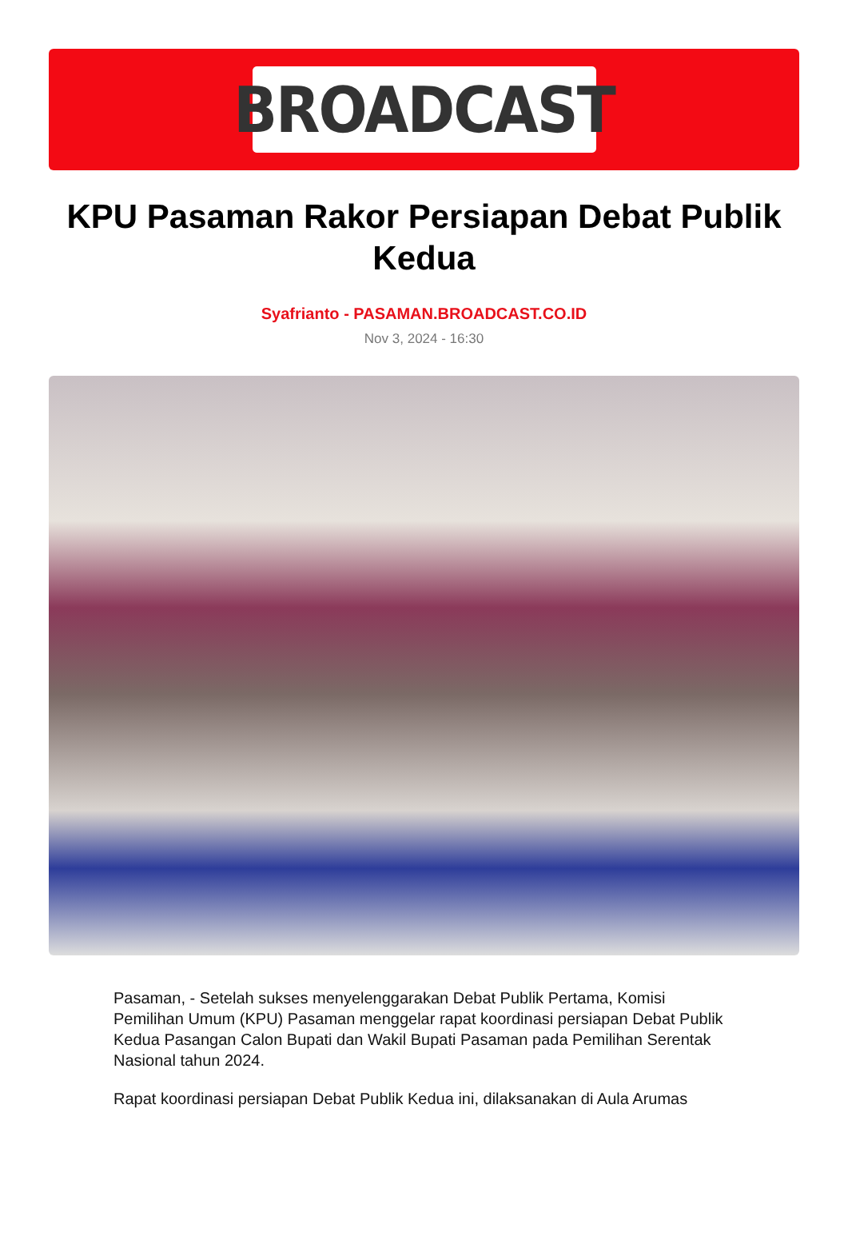BROADCAST
KPU Pasaman Rakor Persiapan Debat Publik Kedua
Syafrianto - PASAMAN.BROADCAST.CO.ID
Nov 3, 2024 - 16:30
Pasaman, - Setelah sukses menyelenggarakan Debat Publik Pertama, Komisi Pemilihan Umum (KPU) Pasaman menggelar rapat koordinasi persiapan Debat Publik Kedua Pasangan Calon Bupati dan Wakil Bupati Pasaman pada Pemilihan Serentak Nasional tahun 2024.
Rapat koordinasi persiapan Debat Publik Kedua ini, dilaksanakan di Aula Arumas